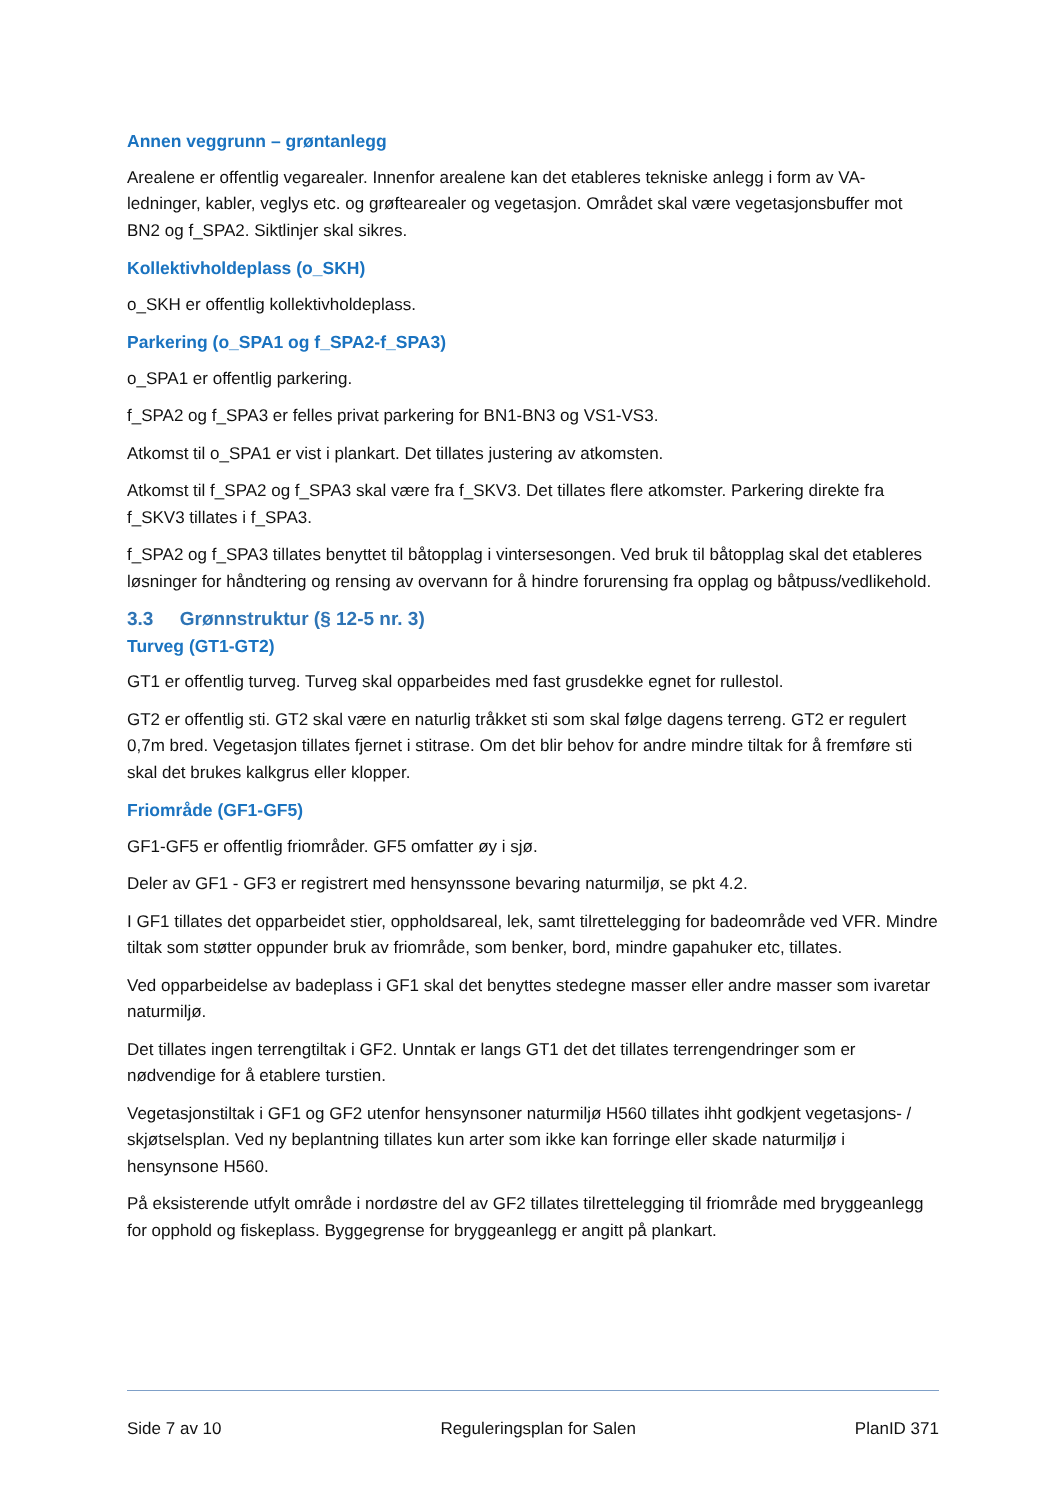Annen veggrunn – grøntanlegg
Arealene er offentlig vegarealer. Innenfor arealene kan det etableres tekniske anlegg i form av VA-ledninger, kabler, veglys etc. og grøftearealer og vegetasjon. Området skal være vegetasjonsbuffer mot BN2 og f_SPA2. Siktlinjer skal sikres.
Kollektivholdeplass (o_SKH)
o_SKH er offentlig kollektivholdeplass.
Parkering (o_SPA1 og f_SPA2-f_SPA3)
o_SPA1 er offentlig parkering.
f_SPA2 og f_SPA3 er felles privat parkering for BN1-BN3 og VS1-VS3.
Atkomst til o_SPA1 er vist i plankart. Det tillates justering av atkomsten.
Atkomst til f_SPA2 og f_SPA3 skal være fra f_SKV3. Det tillates flere atkomster. Parkering direkte fra f_SKV3 tillates i f_SPA3.
f_SPA2 og f_SPA3 tillates benyttet til båtopplag i vintersesongen. Ved bruk til båtopplag skal det etableres løsninger for håndtering og rensing av overvann for å hindre forurensing fra opplag og båtpuss/vedlikehold.
3.3 Grønnstruktur (§ 12-5 nr. 3)
Turveg (GT1-GT2)
GT1 er offentlig turveg. Turveg skal opparbeides med fast grusdekke egnet for rullestol.
GT2 er offentlig sti. GT2 skal være en naturlig tråkket sti som skal følge dagens terreng. GT2 er regulert 0,7m bred. Vegetasjon tillates fjernet i stitrase. Om det blir behov for andre mindre tiltak for å fremføre sti skal det brukes kalkgrus eller klopper.
Friområde (GF1-GF5)
GF1-GF5 er offentlig friområder. GF5 omfatter øy i sjø.
Deler av GF1 - GF3 er registrert med hensynssone bevaring naturmiljø, se pkt 4.2.
I GF1 tillates det opparbeidet stier, oppholdsareal, lek, samt tilrettelegging for badeområde ved VFR. Mindre tiltak som støtter oppunder bruk av friområde, som benker, bord, mindre gapahuker etc, tillates.
Ved opparbeidelse av badeplass i GF1 skal det benyttes stedegne masser eller andre masser som ivaretar naturmiljø.
Det tillates ingen terrengtiltak i GF2. Unntak er langs GT1 det det tillates terrengendringer som er nødvendige for å etablere turstien.
Vegetasjonstiltak i GF1 og GF2 utenfor hensynsoner naturmiljø H560 tillates ihht godkjent vegetasjons- / skjøtselsplan. Ved ny beplantning tillates kun arter som ikke kan forringe eller skade naturmiljø i hensynsone H560.
På eksisterende utfylt område i nordøstre del av GF2 tillates tilrettelegging til friområde med bryggeanlegg for opphold og fiskeplass. Byggegrense for bryggeanlegg er angitt på plankart.
Side 7 av 10 Reguleringsplan for Salen PlanID 371